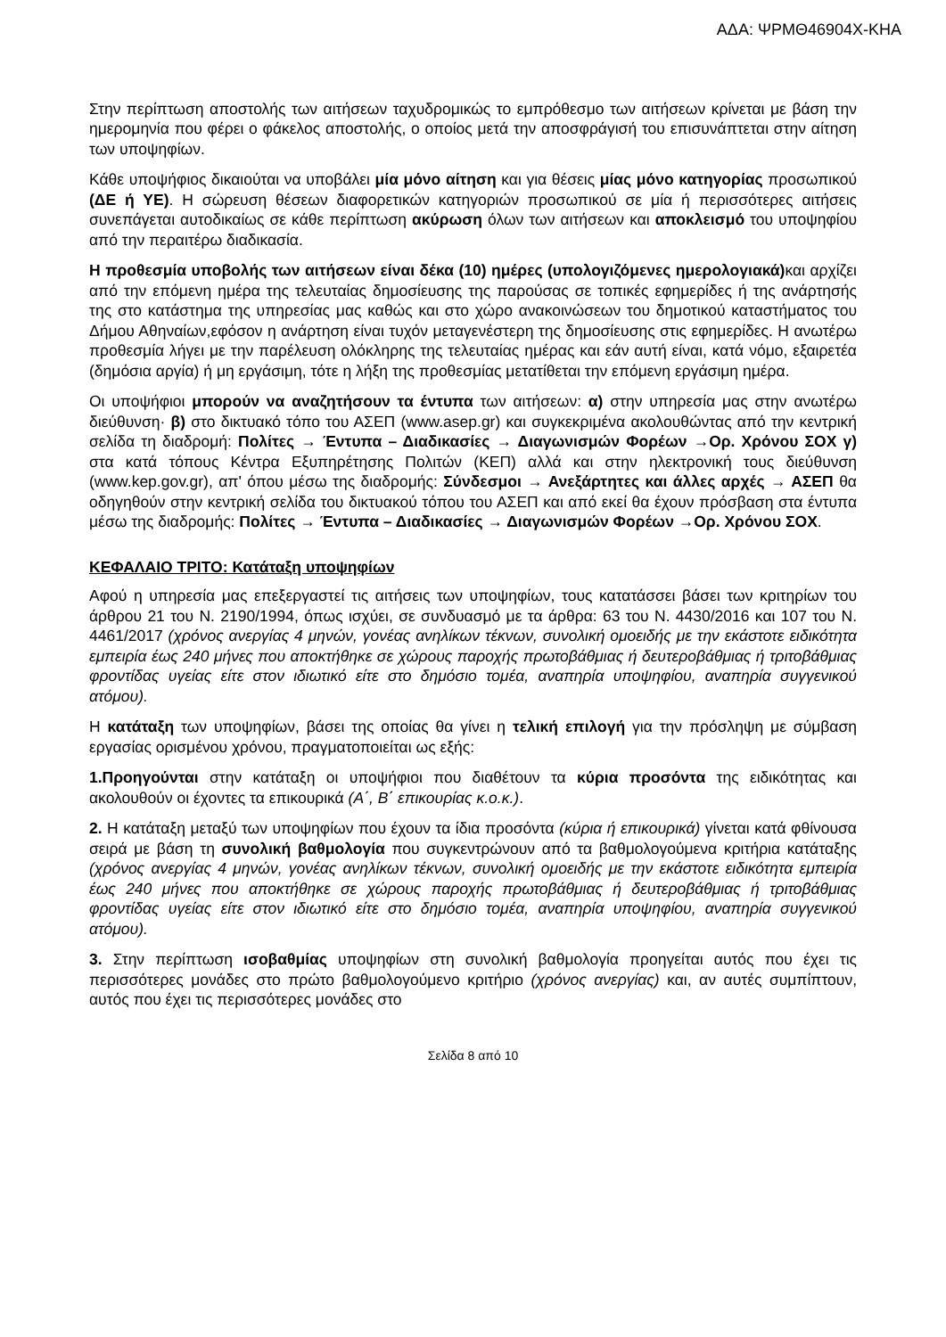ΑΔΑ: ΨΡΜΘ46904Χ-ΚΗΑ
Στην περίπτωση αποστολής των αιτήσεων ταχυδρομικώς το εμπρόθεσμο των αιτήσεων κρίνεται με βάση την ημερομηνία που φέρει ο φάκελος αποστολής, ο οποίος μετά την αποσφράγισή του επισυνάπτεται στην αίτηση των υποψηφίων.
Κάθε υποψήφιος δικαιούται να υποβάλει μία μόνο αίτηση και για θέσεις μίας μόνο κατηγορίας προσωπικού (ΔΕ ή ΥΕ). Η σώρευση θέσεων διαφορετικών κατηγοριών προσωπικού σε μία ή περισσότερες αιτήσεις συνεπάγεται αυτοδικαίως σε κάθε περίπτωση ακύρωση όλων των αιτήσεων και αποκλεισμό του υποψηφίου από την περαιτέρω διαδικασία.
Η προθεσμία υποβολής των αιτήσεων είναι δέκα (10) ημέρες (υπολογιζόμενες ημερολογιακά) και αρχίζει από την επόμενη ημέρα της τελευταίας δημοσίευσης της παρούσας σε τοπικές εφημερίδες ή της ανάρτησής της στο κατάστημα της υπηρεσίας μας καθώς και στο χώρο ανακοινώσεων του δημοτικού καταστήματος του Δήμου Αθηναίων,εφόσον η ανάρτηση είναι τυχόν μεταγενέστερη της δημοσίευσης στις εφημερίδες. Η ανωτέρω προθεσμία λήγει με την παρέλευση ολόκληρης της τελευταίας ημέρας και εάν αυτή είναι, κατά νόμο, εξαιρετέα (δημόσια αργία) ή μη εργάσιμη, τότε η λήξη της προθεσμίας μετατίθεται την επόμενη εργάσιμη ημέρα.
Οι υποψήφιοι μπορούν να αναζητήσουν τα έντυπα των αιτήσεων: α) στην υπηρεσία μας στην ανωτέρω διεύθυνση· β) στο δικτυακό τόπο του ΑΣΕΠ (www.asep.gr) και συγκεκριμένα ακολουθώντας από την κεντρική σελίδα τη διαδρομή: Πολίτες → Έντυπα – Διαδικασίες → Διαγωνισμών Φορέων →Ορ. Χρόνου ΣΟΧ γ) στα κατά τόπους Κέντρα Εξυπηρέτησης Πολιτών (ΚΕΠ) αλλά και στην ηλεκτρονική τους διεύθυνση (www.kep.gov.gr), απ' όπου μέσω της διαδρομής: Σύνδεσμοι → Ανεξάρτητες και άλλες αρχές → ΑΣΕΠ θα οδηγηθούν στην κεντρική σελίδα του δικτυακού τόπου του ΑΣΕΠ και από εκεί θα έχουν πρόσβαση στα έντυπα μέσω της διαδρομής: Πολίτες → Έντυπα – Διαδικασίες → Διαγωνισμών Φορέων →Ορ. Χρόνου ΣΟΧ.
ΚΕΦΑΛΑΙΟ ΤΡΙΤΟ: Κατάταξη υποψηφίων
Αφού η υπηρεσία μας επεξεργαστεί τις αιτήσεις των υποψηφίων, τους κατατάσσει βάσει των κριτηρίων του άρθρου 21 του Ν. 2190/1994, όπως ισχύει, σε συνδυασμό με τα άρθρα: 63 του Ν. 4430/2016 και 107 του Ν. 4461/2017 (χρόνος ανεργίας 4 μηνών, γονέας ανηλίκων τέκνων, συνολική ομοειδής με την εκάστοτε ειδικότητα εμπειρία έως 240 μήνες που αποκτήθηκε σε χώρους παροχής πρωτοβάθμιας ή δευτεροβάθμιας ή τριτοβάθμιας φροντίδας υγείας είτε στον ιδιωτικό είτε στο δημόσιο τομέα, αναπηρία υποψηφίου, αναπηρία συγγενικού ατόμου).
Η κατάταξη των υποψηφίων, βάσει της οποίας θα γίνει η τελική επιλογή για την πρόσληψη με σύμβαση εργασίας ορισμένου χρόνου, πραγματοποιείται ως εξής:
1.Προηγούνται στην κατάταξη οι υποψήφιοι που διαθέτουν τα κύρια προσόντα της ειδικότητας και ακολουθούν οι έχοντες τα επικουρικά (Α΄, Β΄ επικουρίας κ.ο.κ.).
2. Η κατάταξη μεταξύ των υποψηφίων που έχουν τα ίδια προσόντα (κύρια ή επικουρικά) γίνεται κατά φθίνουσα σειρά με βάση τη συνολική βαθμολογία που συγκεντρώνουν από τα βαθμολογούμενα κριτήρια κατάταξης (χρόνος ανεργίας 4 μηνών, γονέας ανηλίκων τέκνων, συνολική ομοειδής με την εκάστοτε ειδικότητα εμπειρία έως 240 μήνες που αποκτήθηκε σε χώρους παροχής πρωτοβάθμιας ή δευτεροβάθμιας ή τριτοβάθμιας φροντίδας υγείας είτε στον ιδιωτικό είτε στο δημόσιο τομέα, αναπηρία υποψηφίου, αναπηρία συγγενικού ατόμου).
3. Στην περίπτωση ισοβαθμίας υποψηφίων στη συνολική βαθμολογία προηγείται αυτός που έχει τις περισσότερες μονάδες στο πρώτο βαθμολογούμενο κριτήριο (χρόνος ανεργίας) και, αν αυτές συμπίπτουν, αυτός που έχει τις περισσότερες μονάδες στο
Σελίδα 8 από 10